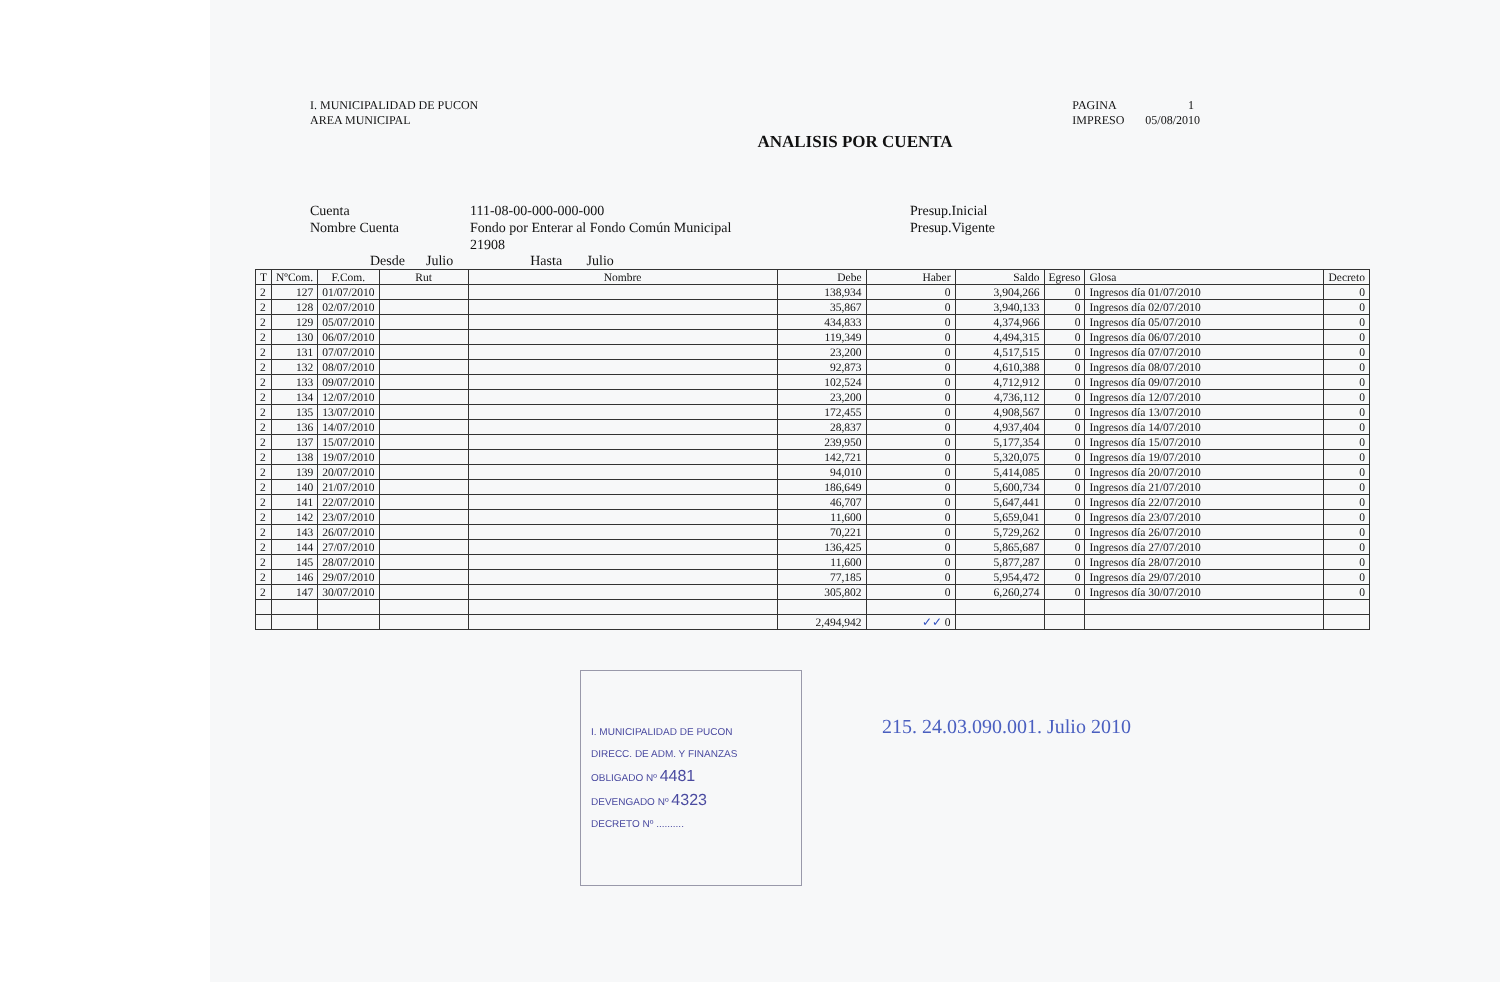I. MUNICIPALIDAD DE PUCON
AREA MUNICIPAL
PAGINA 1
IMPRESO 05/08/2010
ANALISIS POR CUENTA
Cuenta
Nombre Cuenta
111-08-00-000-000-000
Fondo por Enterar al Fondo Común Municipal
21908
Presup.Inicial
Presup.Vigente
Desde Julio Hasta Julio
| T | NºCom. | F.Com. | Rut | Nombre | Debe | Haber | Saldo | Egreso | Glosa | Decreto |
| --- | --- | --- | --- | --- | --- | --- | --- | --- | --- | --- |
| 2 | 127 | 01/07/2010 | | | 138,934 | 0 | 3,904,266 | 0 | Ingresos día 01/07/2010 | 0 |
| 2 | 128 | 02/07/2010 | | | 35,867 | 0 | 3,940,133 | 0 | Ingresos día 02/07/2010 | 0 |
| 2 | 129 | 05/07/2010 | | | 434,833 | 0 | 4,374,966 | 0 | Ingresos día 05/07/2010 | 0 |
| 2 | 130 | 06/07/2010 | | | 119,349 | 0 | 4,494,315 | 0 | Ingresos día 06/07/2010 | 0 |
| 2 | 131 | 07/07/2010 | | | 23,200 | 0 | 4,517,515 | 0 | Ingresos día 07/07/2010 | 0 |
| 2 | 132 | 08/07/2010 | | | 92,873 | 0 | 4,610,388 | 0 | Ingresos día 08/07/2010 | 0 |
| 2 | 133 | 09/07/2010 | | | 102,524 | 0 | 4,712,912 | 0 | Ingresos día 09/07/2010 | 0 |
| 2 | 134 | 12/07/2010 | | | 23,200 | 0 | 4,736,112 | 0 | Ingresos día 12/07/2010 | 0 |
| 2 | 135 | 13/07/2010 | | | 172,455 | 0 | 4,908,567 | 0 | Ingresos día 13/07/2010 | 0 |
| 2 | 136 | 14/07/2010 | | | 28,837 | 0 | 4,937,404 | 0 | Ingresos día 14/07/2010 | 0 |
| 2 | 137 | 15/07/2010 | | | 239,950 | 0 | 5,177,354 | 0 | Ingresos día 15/07/2010 | 0 |
| 2 | 138 | 19/07/2010 | | | 142,721 | 0 | 5,320,075 | 0 | Ingresos día 19/07/2010 | 0 |
| 2 | 139 | 20/07/2010 | | | 94,010 | 0 | 5,414,085 | 0 | Ingresos día 20/07/2010 | 0 |
| 2 | 140 | 21/07/2010 | | | 186,649 | 0 | 5,600,734 | 0 | Ingresos día 21/07/2010 | 0 |
| 2 | 141 | 22/07/2010 | | | 46,707 | 0 | 5,647,441 | 0 | Ingresos día 22/07/2010 | 0 |
| 2 | 142 | 23/07/2010 | | | 11,600 | 0 | 5,659,041 | 0 | Ingresos día 23/07/2010 | 0 |
| 2 | 143 | 26/07/2010 | | | 70,221 | 0 | 5,729,262 | 0 | Ingresos día 26/07/2010 | 0 |
| 2 | 144 | 27/07/2010 | | | 136,425 | 0 | 5,865,687 | 0 | Ingresos día 27/07/2010 | 0 |
| 2 | 145 | 28/07/2010 | | | 11,600 | 0 | 5,877,287 | 0 | Ingresos día 28/07/2010 | 0 |
| 2 | 146 | 29/07/2010 | | | 77,185 | 0 | 5,954,472 | 0 | Ingresos día 29/07/2010 | 0 |
| 2 | 147 | 30/07/2010 | | | 305,802 | 0 | 6,260,274 | 0 | Ingresos día 30/07/2010 | 0 |
| | | | | | 2,494,942 | ✓✓ 0 | | | | |
I. MUNICIPALIDAD DE PUCON
DIRECC. DE ADM. Y FINANZAS
OBLIGADO Nº 4481
DEVENGADO Nº 4323
DECRETO Nº ..........
215. 24.03.090.001. Julio 2010